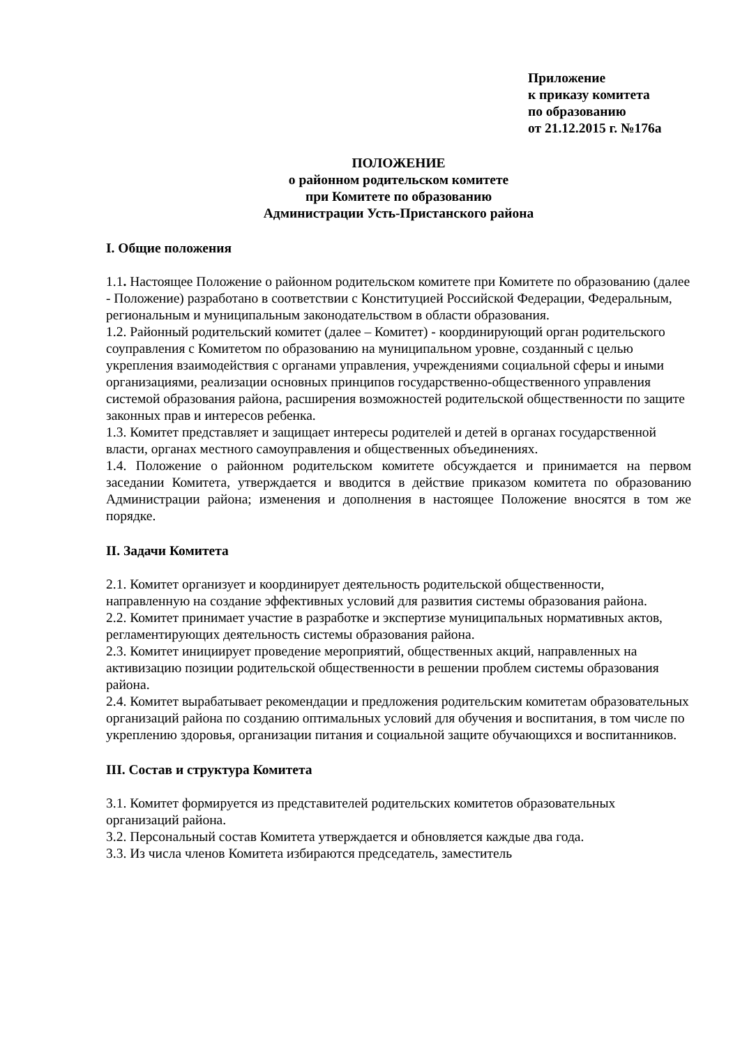Приложение
к приказу комитета
по образованию
от 21.12.2015 г. №176а
ПОЛОЖЕНИЕ
о районном родительском комитете
при Комитете по образованию
Администрации Усть-Пристанского района
I. Общие положения
1.1. Настоящее Положение о районном родительском комитете при Комитете по образованию (далее - Положение) разработано в соответствии с Конституцией Российской Федерации, Федеральным, региональным и муниципальным законодательством в области образования.
1.2. Районный родительский комитет (далее – Комитет) - координирующий орган родительского соуправления с Комитетом по образованию на муниципальном уровне, созданный с целью укрепления взаимодействия с органами управления, учреждениями социальной сферы и иными организациями, реализации основных принципов государственно-общественного управления системой образования района, расширения возможностей родительской общественности по защите законных прав и интересов ребенка.
1.3. Комитет представляет и защищает интересы родителей и детей в органах государственной власти, органах местного самоуправления и общественных объединениях.
1.4. Положение о районном родительском комитете обсуждается и принимается на первом заседании Комитета, утверждается и вводится в действие приказом комитета по образованию Администрации района; изменения и дополнения в настоящее Положение вносятся в том же порядке.
II. Задачи Комитета
2.1. Комитет организует и координирует деятельность родительской общественности, направленную на создание эффективных условий для развития системы образования района.
2.2. Комитет принимает участие в разработке и экспертизе муниципальных нормативных актов, регламентирующих деятельность системы образования района.
2.3. Комитет инициирует проведение мероприятий, общественных акций, направленных на активизацию позиции родительской общественности в решении проблем системы образования района.
2.4. Комитет вырабатывает рекомендации и предложения родительским комитетам образовательных организаций района по созданию оптимальных условий для обучения и воспитания, в том числе по укреплению здоровья, организации питания и социальной защите обучающихся и воспитанников.
III. Состав и структура Комитета
3.1. Комитет формируется из представителей родительских комитетов образовательных организаций района.
3.2. Персональный состав Комитета утверждается и обновляется каждые два года.
3.3. Из числа членов Комитета избираются председатель, заместитель